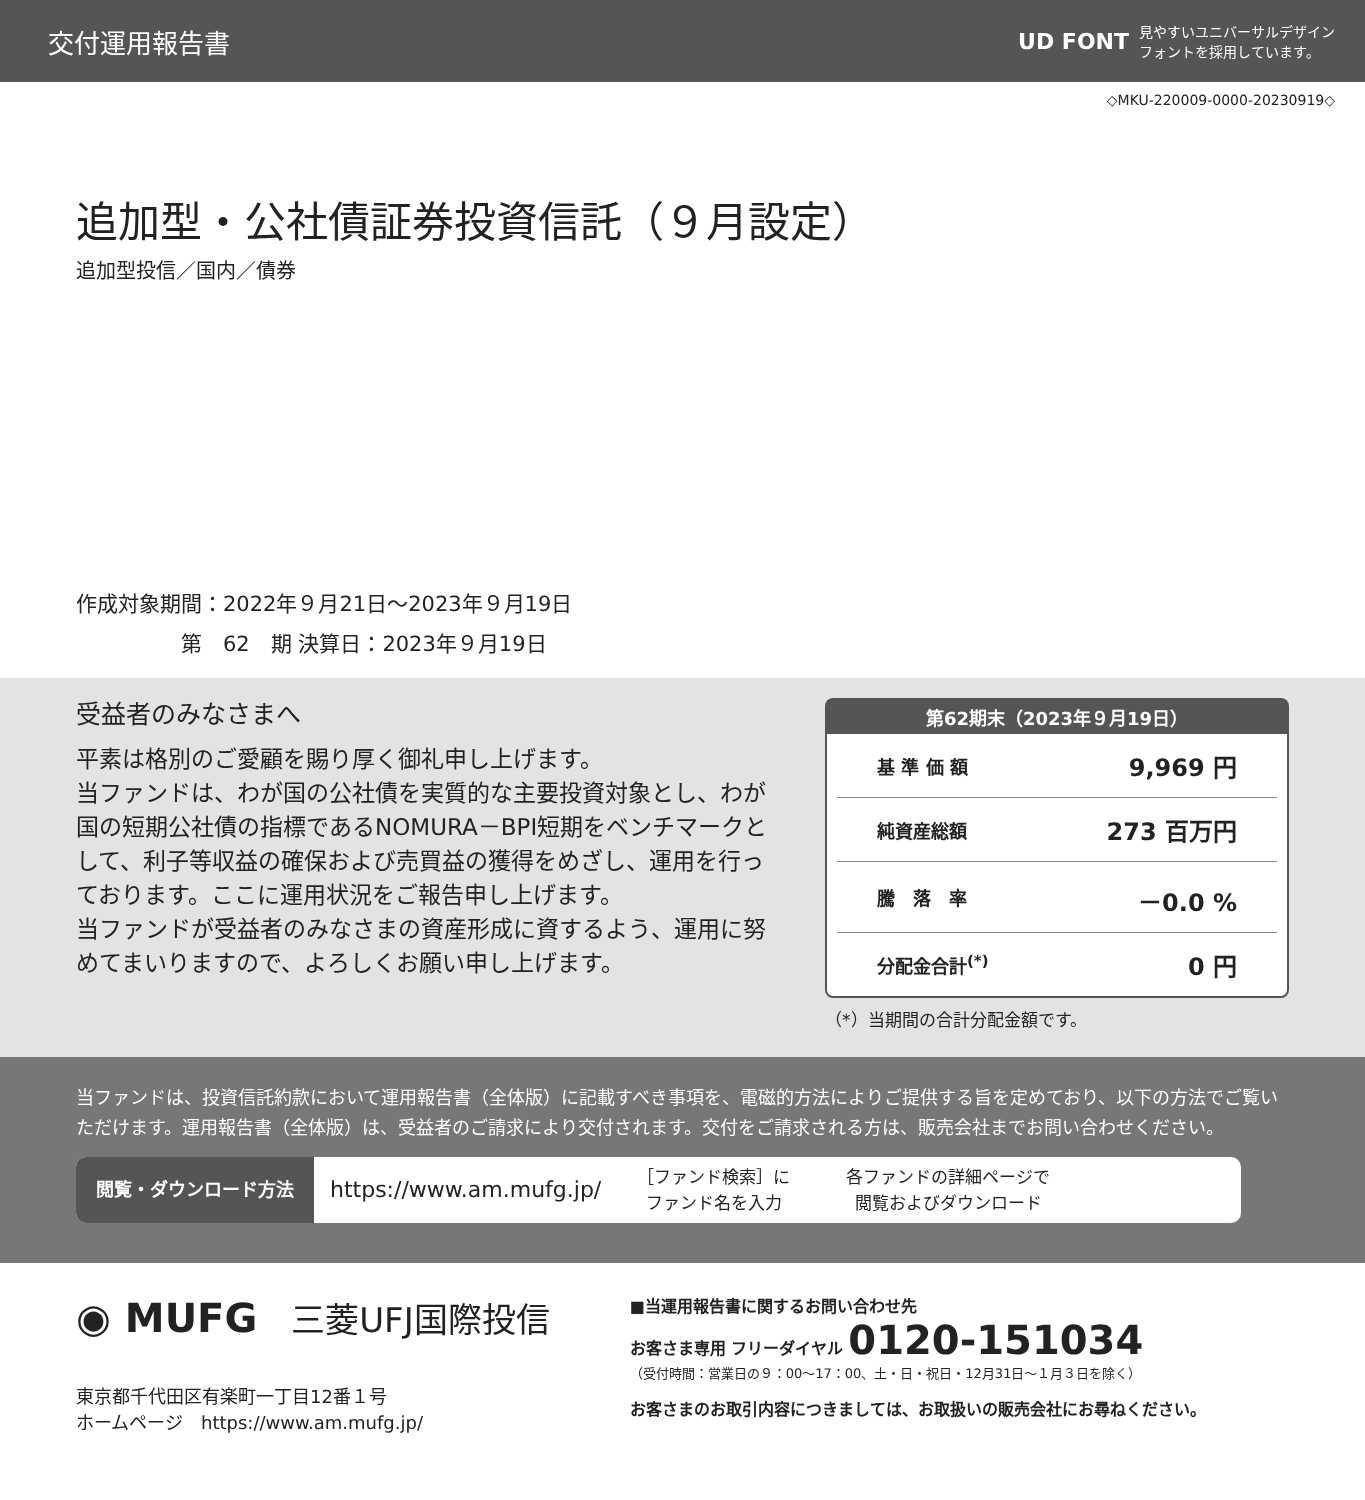交付運用報告書
UD FONT
見やすいユニバーサルデザイン
フォントを採用しています。
◇MKU-220009-0000-20230919◇
追加型・公社債証券投資信託（９月設定）
追加型投信／国内／債券
作成対象期間：2022年９月21日～2023年９月19日
　　　　　第　62　期 決算日：2023年９月19日
受益者のみなさまへ
平素は格別のご愛顧を賜り厚く御礼申し上げます。
当ファンドは、わが国の公社債を実質的な主要投資対象とし、わが国の短期公社債の指標であるNOMURA－BPI短期をベンチマークとして、利子等収益の確保および売買益の獲得をめざし、運用を行っております。ここに運用状況をご報告申し上げます。
当ファンドが受益者のみなさまの資産形成に資するよう、運用に努めてまいりますので、よろしくお願い申し上げます。
第62期末（2023年９月19日）
| 基 準 価 額 | 9,969 円 |
| 純資産総額 | 273 百万円 |
| 騰 落 率 | －0.0 % |
| 分配金合計<sup>(*)</sup> | 0 円 |
（*）当期間の合計分配金額です。
当ファンドは、投資信託約款において運用報告書（全体版）に記載すべき事項を、電磁的方法によりご提供する旨を定めており、以下の方法でご覧いただけます。運用報告書（全体版）は、受益者のご請求により交付されます。交付をご請求される方は、販売会社までお問い合わせください。
閲覧・ダウンロード方法
https://www.am.mufg.jp/
［ファンド検索］に
ファンド名を入力
各ファンドの詳細ページで
閲覧およびダウンロード
◉ MUFG 三菱UFJ国際投信
東京都千代田区有楽町一丁目12番１号
ホームページ　https://www.am.mufg.jp/
■当運用報告書に関するお問い合わせ先
お客さま専用 フリーダイヤル 0120-151034
（受付時間：営業日の９：00～17：00、土・日・祝日・12月31日～１月３日を除く）
お客さまのお取引内容につきましては、お取扱いの販売会社にお尋ねください。